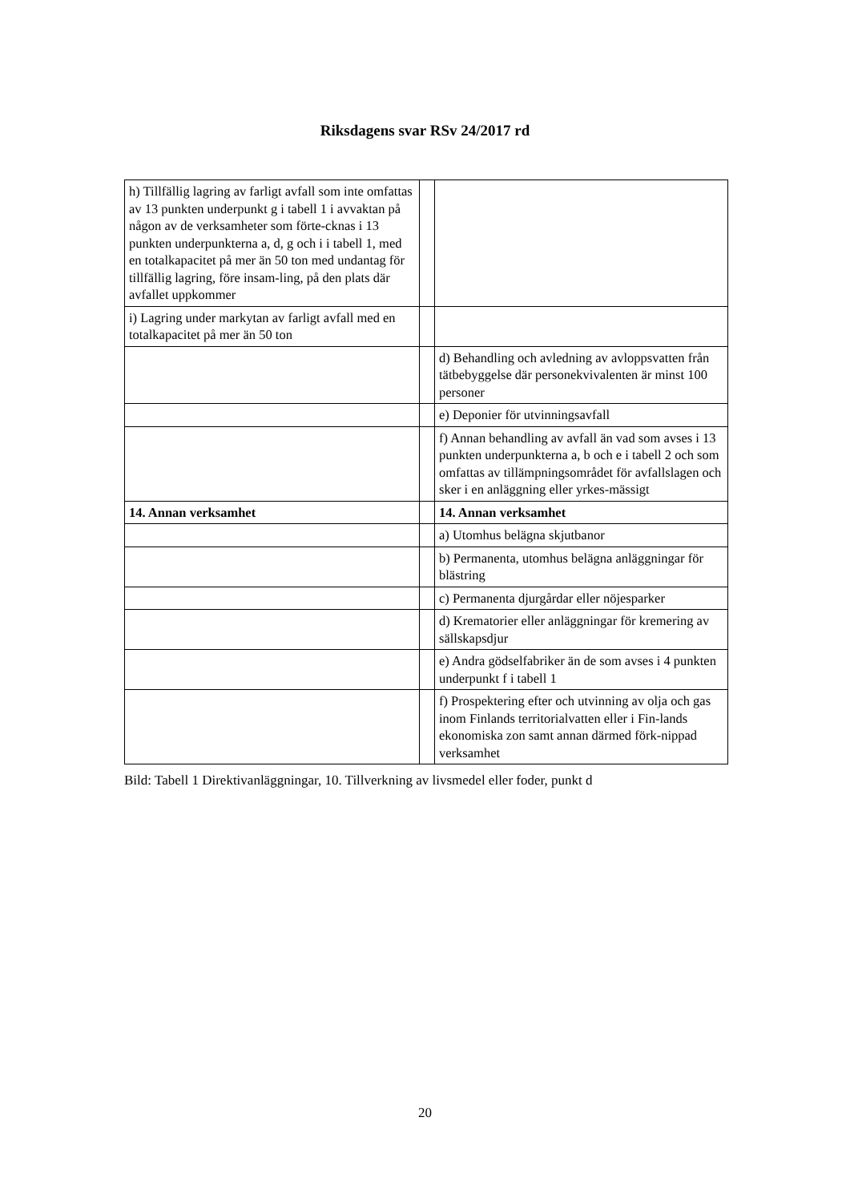Riksdagens svar RSv 24/2017 rd
| h) Tillfällig lagring av farligt avfall som inte omfattas av 13 punkten underpunkt g i tabell 1 i avvaktan på någon av de verksamheter som förte-cknas i 13 punkten underpunkterna a, d, g och i i tabell 1, med en totalkapacitet på mer än 50 ton med undantag för tillfällig lagring, före insam-ling, på den plats där avfallet uppkommer | | |
| i) Lagring under markytan av farligt avfall med en totalkapacitet på mer än 50 ton | | |
| | | d) Behandling och avledning av avloppsvatten från tätbebyggelse där personekvivalenten är minst 100 personer |
| | | e) Deponier för utvinningsavfall |
| | | f) Annan behandling av avfall än vad som avses i 13 punkten underpunkterna a, b och e i tabell 2 och som omfattas av tillämpningsområdet för avfallslagen och sker i en anläggning eller yrkes-mässigt |
| 14. Annan verksamhet | | 14. Annan verksamhet |
| | | a) Utomhus belägna skjutbanor |
| | | b) Permanenta, utomhus belägna anläggningar för blästring |
| | | c) Permanenta djurgårdar eller nöjesparker |
| | | d) Krematorier eller anläggningar för kremering av sällskapsdjur |
| | | e) Andra gödselfabriker än de som avses i 4 punkten underpunkt f i tabell 1 |
| | | f) Prospektering efter och utvinning av olja och gas inom Finlands territorialvatten eller i Fin-lands ekonomiska zon samt annan därmed förk-nippad verksamhet |
Bild: Tabell 1 Direktivanläggningar, 10. Tillverkning av livsmedel eller foder, punkt d
20